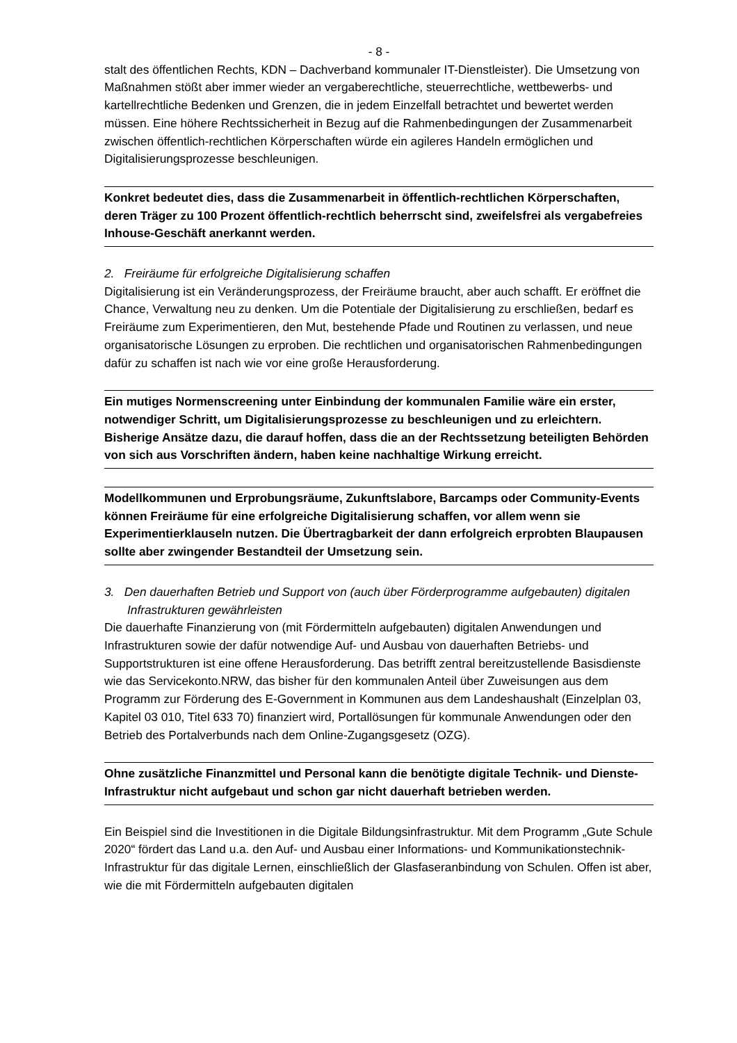- 8 -
stalt des öffentlichen Rechts, KDN – Dachverband kommunaler IT-Dienstleister). Die Umsetzung von Maßnahmen stößt aber immer wieder an vergaberechtliche, steuerrechtliche, wettbewerbs- und kartellrechtliche Bedenken und Grenzen, die in jedem Einzelfall betrachtet und bewertet werden müssen. Eine höhere Rechtssicherheit in Bezug auf die Rahmenbedingungen der Zusammenarbeit zwischen öffentlich-rechtlichen Körperschaften würde ein agileres Handeln ermöglichen und Digitalisierungsprozesse beschleunigen.
Konkret bedeutet dies, dass die Zusammenarbeit in öffentlich-rechtlichen Körperschaften, deren Träger zu 100 Prozent öffentlich-rechtlich beherrscht sind, zweifelsfrei als vergabefreies Inhouse-Geschäft anerkannt werden.
2. Freiräume für erfolgreiche Digitalisierung schaffen
Digitalisierung ist ein Veränderungsprozess, der Freiräume braucht, aber auch schafft. Er eröffnet die Chance, Verwaltung neu zu denken. Um die Potentiale der Digitalisierung zu erschließen, bedarf es Freiräume zum Experimentieren, den Mut, bestehende Pfade und Routinen zu verlassen, und neue organisatorische Lösungen zu erproben. Die rechtlichen und organisatorischen Rahmenbedingungen dafür zu schaffen ist nach wie vor eine große Herausforderung.
Ein mutiges Normenscreening unter Einbindung der kommunalen Familie wäre ein erster, notwendiger Schritt, um Digitalisierungsprozesse zu beschleunigen und zu erleichtern. Bisherige Ansätze dazu, die darauf hoffen, dass die an der Rechtssetzung beteiligten Behörden von sich aus Vorschriften ändern, haben keine nachhaltige Wirkung erreicht.
Modellkommunen und Erprobungsräume, Zukunftslabore, Barcamps oder Community-Events können Freiräume für eine erfolgreiche Digitalisierung schaffen, vor allem wenn sie Experimentierklauseln nutzen. Die Übertragbarkeit der dann erfolgreich erprobten Blaupausen sollte aber zwingender Bestandteil der Umsetzung sein.
3. Den dauerhaften Betrieb und Support von (auch über Förderprogramme aufgebauten) digitalen Infrastrukturen gewährleisten
Die dauerhafte Finanzierung von (mit Fördermitteln aufgebauten) digitalen Anwendungen und Infrastrukturen sowie der dafür notwendige Auf- und Ausbau von dauerhaften Betriebs- und Supportstrukturen ist eine offene Herausforderung. Das betrifft zentral bereitzustellende Basisdienste wie das Servicekonto.NRW, das bisher für den kommunalen Anteil über Zuweisungen aus dem Programm zur Förderung des E-Government in Kommunen aus dem Landeshaushalt (Einzelplan 03, Kapitel 03 010, Titel 633 70) finanziert wird, Portallösungen für kommunale Anwendungen oder den Betrieb des Portalverbunds nach dem Online-Zugangsgesetz (OZG).
Ohne zusätzliche Finanzmittel und Personal kann die benötigte digitale Technik- und Dienste-Infrastruktur nicht aufgebaut und schon gar nicht dauerhaft betrieben werden.
Ein Beispiel sind die Investitionen in die Digitale Bildungsinfrastruktur. Mit dem Programm „Gute Schule 2020“ fördert das Land u.a. den Auf- und Ausbau einer Informations- und Kommunikationstechnik-Infrastruktur für das digitale Lernen, einschließlich der Glasfaseranbindung von Schulen. Offen ist aber, wie die mit Fördermitteln aufgebauten digitalen